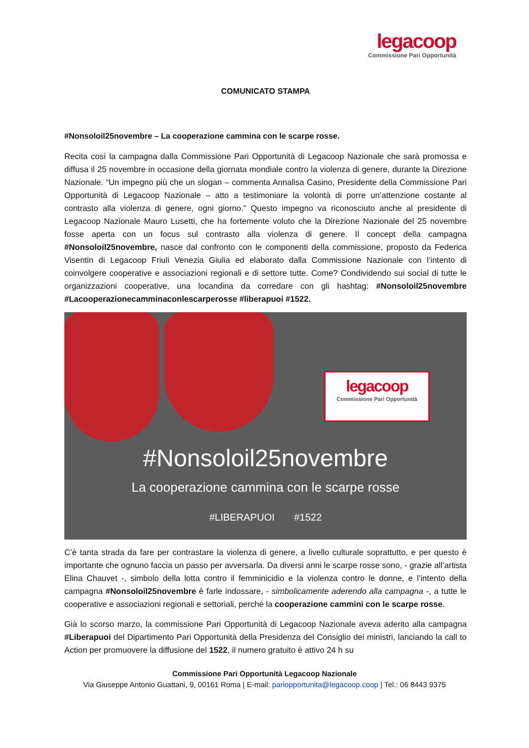legacoop
Commissione Pari Opportunità
COMUNICATO STAMPA
#Nonsoloil25novembre – La cooperazione cammina con le scarpe rosse.
Recita così la campagna dalla Commissione Pari Opportunità di Legacoop Nazionale che sarà promossa e diffusa il 25 novembre in occasione della giornata mondiale contro la violenza di genere, durante la Direzione Nazionale. “Un impegno più che un slogan – commenta Annalisa Casino, Presidente della Commissione Pari Opportunità di Legacoop Nazionale – atto a testimoniare la volontà di porre un’attenzione costante al contrasto alla violenza di genere, ogni giorno.” Questo impegno va riconosciuto anche al presidente di Legacoop Nazionale Mauro Lusetti, che ha fortemente voluto che la Direzione Nazionale del 25 novembre fosse aperta con un focus sul contrasto alla violenza di genere. Il concept della campagna #Nonsoloil25novembre, nasce dal confronto con le componenti della commissione, proposto da Federica Visentin di Legacoop Friuli Venezia Giulia ed elaborato dalla Commissione Nazionale con l’intento di coinvolgere cooperative e associazioni regionali e di settore tutte. Come? Condividendo sui social di tutte le organizzazioni cooperative, una locandina da corredare con gli hashtag: #Nonsoloil25novembre #Lacooperazionecamminaconlescarperosse #liberapuoi #1522.
legacoop
Commissione Pari Opportunità
#Nonsoloil25novembre
La cooperazione cammina con le scarpe rosse
#LIBERAPUOI #1522
C’è tanta strada da fare per contrastare la violenza di genere, a livello culturale soprattutto, e per questo è importante che ognuno faccia un passo per avversarla. Da diversi anni le scarpe rosse sono, - grazie all’artista Elina Chauvet -, simbolo della lotta contro il femminicidio e la violenza contro le donne, e l’intento della campagna #Nonsoloil25novembre è farle indossare, - simbolicamente aderendo alla campagna -, a tutte le cooperative e associazioni regionali e settoriali, perché la cooperazione cammini con le scarpe rosse.
Già lo scorso marzo, la commissione Pari Opportunità di Legacoop Nazionale aveva aderito alla campagna #Liberapuoi del Dipartimento Pari Opportunità della Presidenza del Consiglio dei ministri, lanciando la call to Action per promuovere la diffusione del 1522, il numero gratuito è attivo 24 h su
Commissione Pari Opportunità Legacoop Nazionale
Via Giuseppe Antonio Guattani, 9, 00161 Roma | E-mail: pariopportunita@legacoop.coop | Tel.: 06 8443 9375